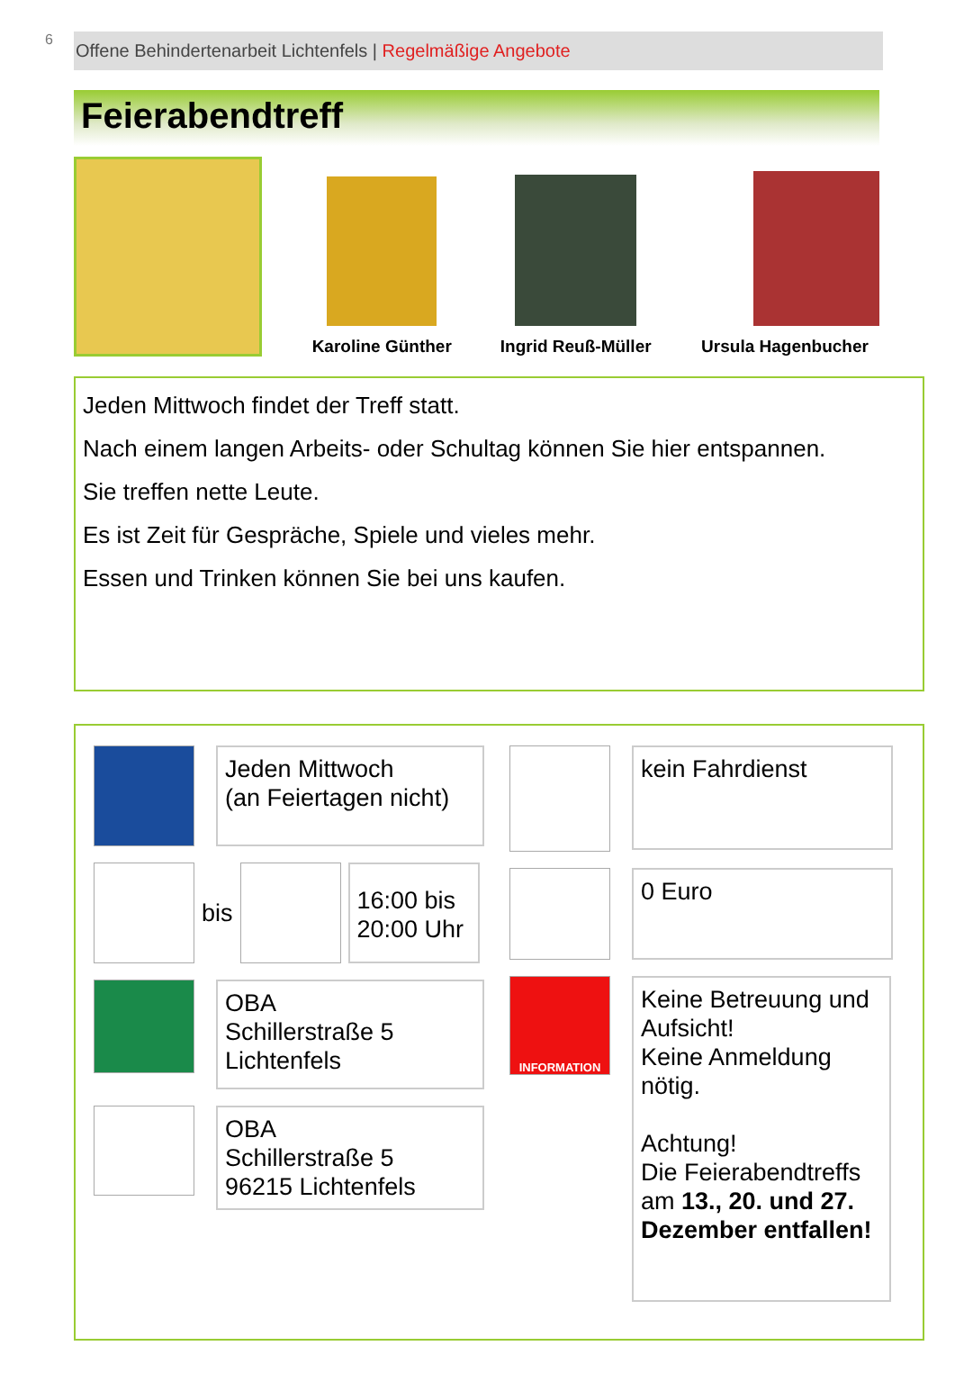6
Offene Behindertenarbeit Lichtenfels | Regelmäßige Angebote
Feierabendtreff
Karoline Günther
Ingrid Reuß-Müller
Ursula Hagenbucher
Jeden Mittwoch findet der Treff statt.
Nach einem langen Arbeits- oder Schultag können Sie hier entspannen.
Sie treffen nette Leute.
Es ist Zeit für Gespräche, Spiele und vieles mehr.
Essen und Trinken können Sie bei uns kaufen.
Jeden Mittwoch
(an Feiertagen nicht)
bis
16:00 bis 20:00 Uhr
OBA
Schillerstraße 5
Lichtenfels
OBA
Schillerstraße 5
96215 Lichtenfels
kein Fahrdienst
0 Euro
INFORMATION
Keine Betreuung und Aufsicht!
Keine Anmeldung nötig.
Achtung!
Die Feierabendtreffs am 13., 20. und 27. Dezember entfallen!